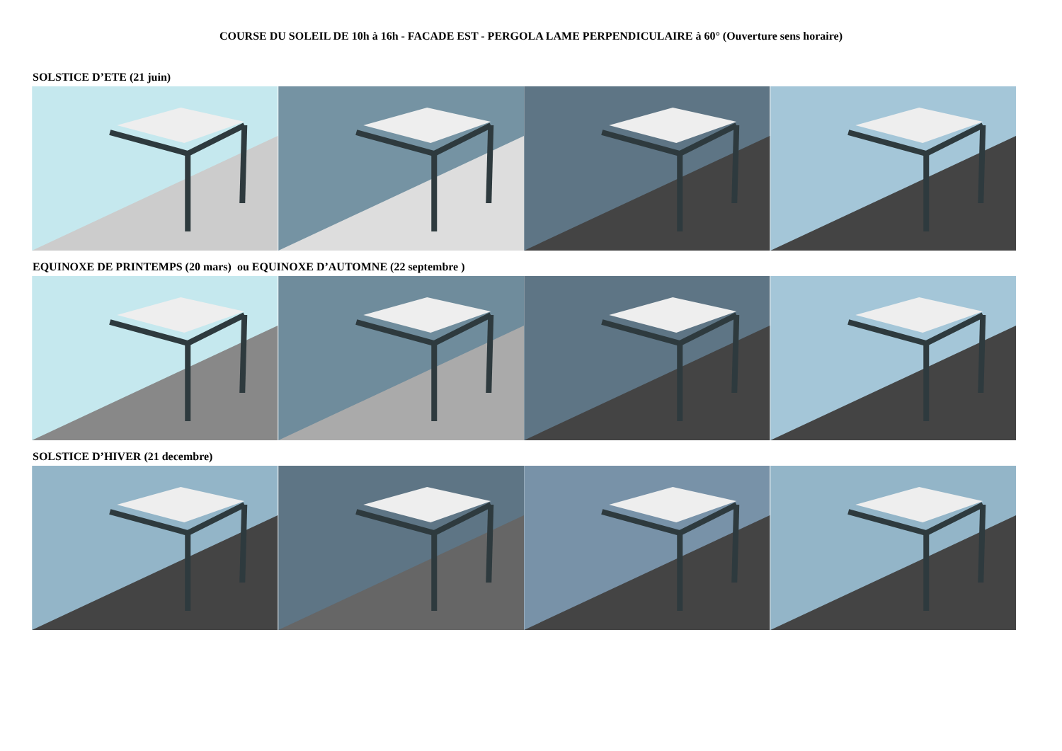COURSE DU SOLEIL DE 10h à 16h - FACADE EST - PERGOLA LAME PERPENDICULAIRE à 60° (Ouverture sens horaire)
SOLSTICE D’ETE (21 juin)
EQUINOXE DE PRINTEMPS (20 mars) ou EQUINOXE D’AUTOMNE (22 septembre )
SOLSTICE D’HIVER (21 decembre)